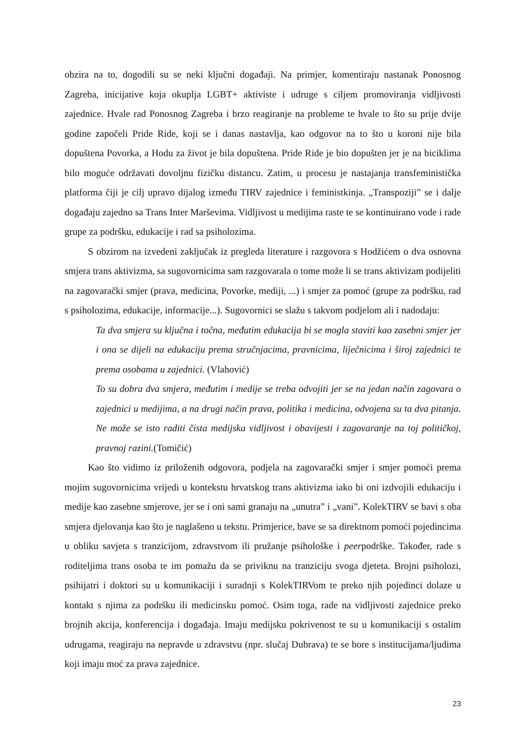obzira na to, dogodili su se neki ključni događaji. Na primjer, komentiraju nastanak Ponosnog Zagreba, inicijative koja okuplja LGBT+ aktiviste i udruge s ciljem promoviranja vidljivosti zajednice. Hvale rad Ponosnog Zagreba i brzo reagiranje na probleme te hvale to što su prije dvije godine započeli Pride Ride, koji se i danas nastavlja, kao odgovor na to što u koroni nije bila dopuštena Povorka, a Hodu za život je bila dopuštena. Pride Ride je bio dopušten jer je na biciklima bilo moguće održavati dovoljnu fizičku distancu. Zatim, u procesu je nastajanja transfeministička platforma čiji je cilj upravo dijalog između TIRV zajednice i feministkinja. „Transpoziji” se i dalje događaju zajedno sa Trans Inter Marševima. Vidljivost u medijima raste te se kontinuirano vode i rade grupe za podršku, edukacije i rad sa psiholozima.
S obzirom na izvedeni zaključak iz pregleda literature i razgovora s Hodžićem o dva osnovna smjera trans aktivizma, sa sugovornicima sam razgovarala o tome može li se trans aktivizam podijeliti na zagovarački smjer (prava, medicina, Povorke, mediji, ...) i smjer za pomoć (grupe za podršku, rad s psiholozima, edukacije, informacije...). Sugovornici se slažu s takvom podjelom ali i nadodaju:
Ta dva smjera su ključna i točna, međutim edukacija bi se mogla staviti kao zasebni smjer jer i ona se dijeli na edukaciju prema stručnjacima, pravnicima, liječnicima i široj zajednici te prema osobama u zajednici. (Vlahović)
To su dobra dva smjera, međutim i medije se treba odvojiti jer se na jedan način zagovara o zajednici u medijima, a na drugi način prava, politika i medicina, odvojena su ta dva pitanja. Ne može se isto raditi čista medijska vidljivost i obavijesti i zagovaranje na toj političkoj, pravnoj razini.(Tomičić)
Kao što vidimo iz priloženih odgovora, podjela na zagovarački smjer i smjer pomoći prema mojim sugovornicima vrijedi u kontekstu hrvatskog trans aktivizma iako bi oni izdvojili edukaciju i medije kao zasebne smjerove, jer se i oni sami granaju na „unutra” i „vani”. KolekTIRV se bavi s oba smjera djelovanja kao što je naglašeno u tekstu. Primjerice, bave se sa direktnom pomoći pojedincima u obliku savjeta s tranzicijom, zdravstvom ili pružanje psihološke i peerpodrške. Također, rade s roditeljima trans osoba te im pomažu da se priviknu na tranziciju svoga djeteta. Brojni psiholozi, psihijatri i doktori su u komunikaciji i suradnji s KolekTIRVom te preko njih pojedinci dolaze u kontakt s njima za podršku ili medicinsku pomoć. Osim toga, rade na vidljivosti zajednice preko brojnih akcija, konferencija i događaja. Imaju medijsku pokrivenost te su u komunikaciji s ostalim udrugama, reagiraju na nepravde u zdravstvu (npr. slučaj Dubrava) te se bore s institucijama/ljudima koji imaju moć za prava zajednice.
23